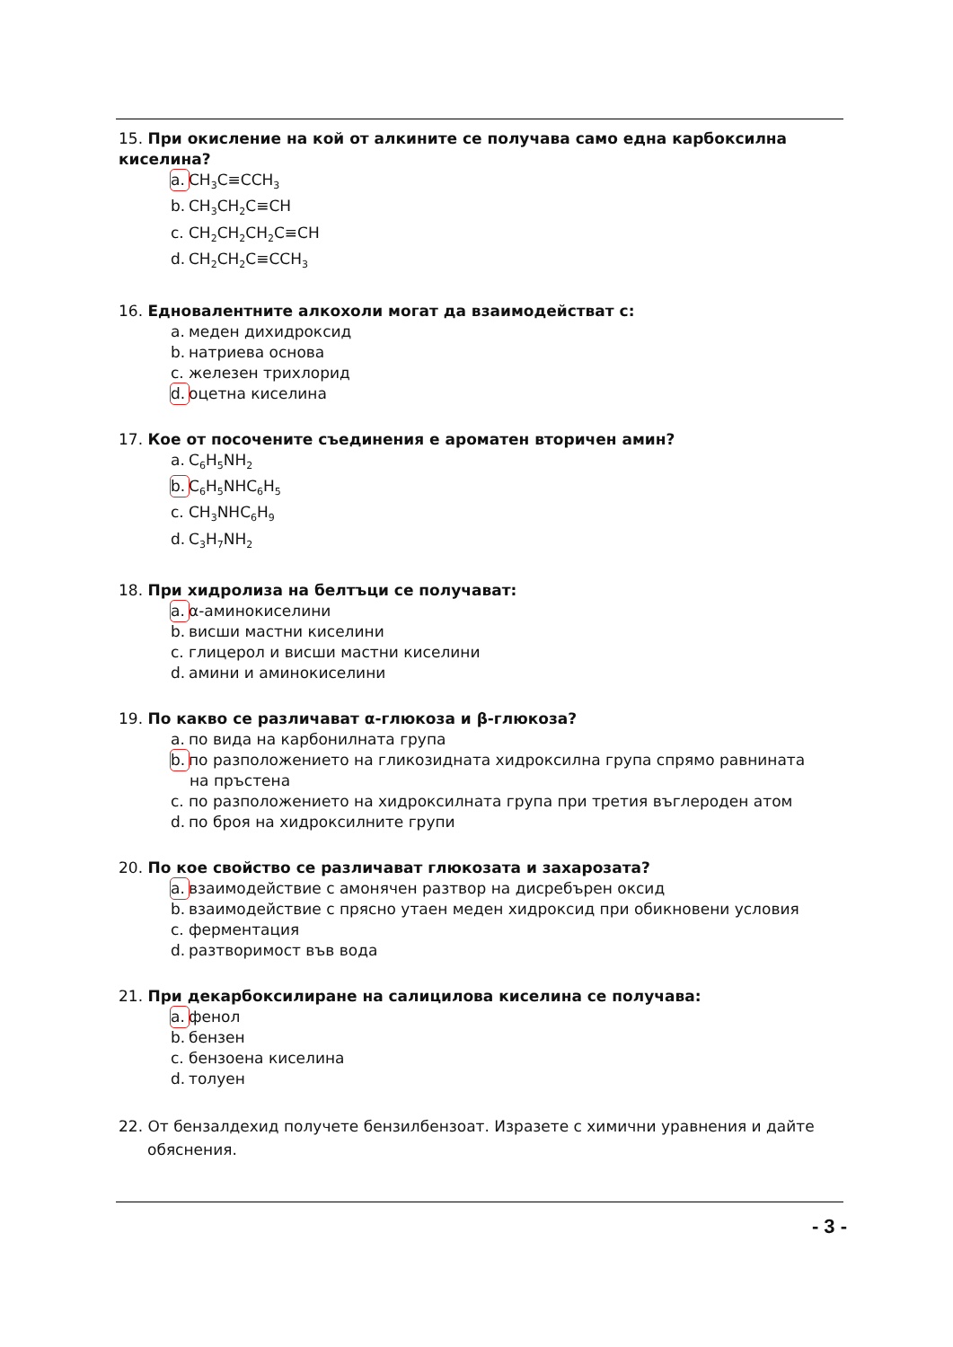15. При окисление на кой от алкините се получава само една карбоксилна киселина?
a. CH<sub>3</sub>C≡CCH<sub>3</sub>
b. CH<sub>3</sub>CH<sub>2</sub>C≡CH
c. CH<sub>2</sub>CH<sub>2</sub>CH<sub>2</sub>C≡CH
d. CH<sub>2</sub>CH<sub>2</sub>C≡CCH<sub>3</sub>
16. Едновалентните алкохоли могат да взаимодействат с:
a. меден дихидроксид
b. натриева основа
c. железен трихлорид
d. оцетна киселина
17. Кое от посочените съединения е ароматен вторичен амин?
a. C<sub>6</sub>H<sub>5</sub>NH<sub>2</sub>
b. C<sub>6</sub>H<sub>5</sub>NHC<sub>6</sub>H<sub>5</sub>
c. CH<sub>3</sub>NHC<sub>6</sub>H<sub>9</sub>
d. C<sub>3</sub>H<sub>7</sub>NH<sub>2</sub>
18. При хидролиза на белтъци се получават:
a. α-аминокиселини
b. висши мастни киселини
c. глицерол и висши мастни киселини
d. амини и аминокиселини
19. По какво се различават α-глюкоза и β-глюкоза?
a. по вида на карбонилната група
b. по разположението на гликозидната хидроксилна група спрямо равнината
на пръстена
c. по разположението на хидроксилната група при третия въглероден атом
d. по броя на хидроксилните групи
20. По кое свойство се различават глюкозата и захарозата?
a. взаимодействие с амонячен разтвор на дисребърен оксид
b. взаимодействие с прясно утаен меден хидроксид при обикновени условия
c. ферментация
d. разтворимост във вода
21. При декарбоксилиране на салицилова киселина се получава:
a. фенол
b. бензен
c. бензоена киселина
d. толуен
22. От бензалдехид получете бензилбензоат. Изразете с химични уравнения и дайте
обяснения.
- 3 -